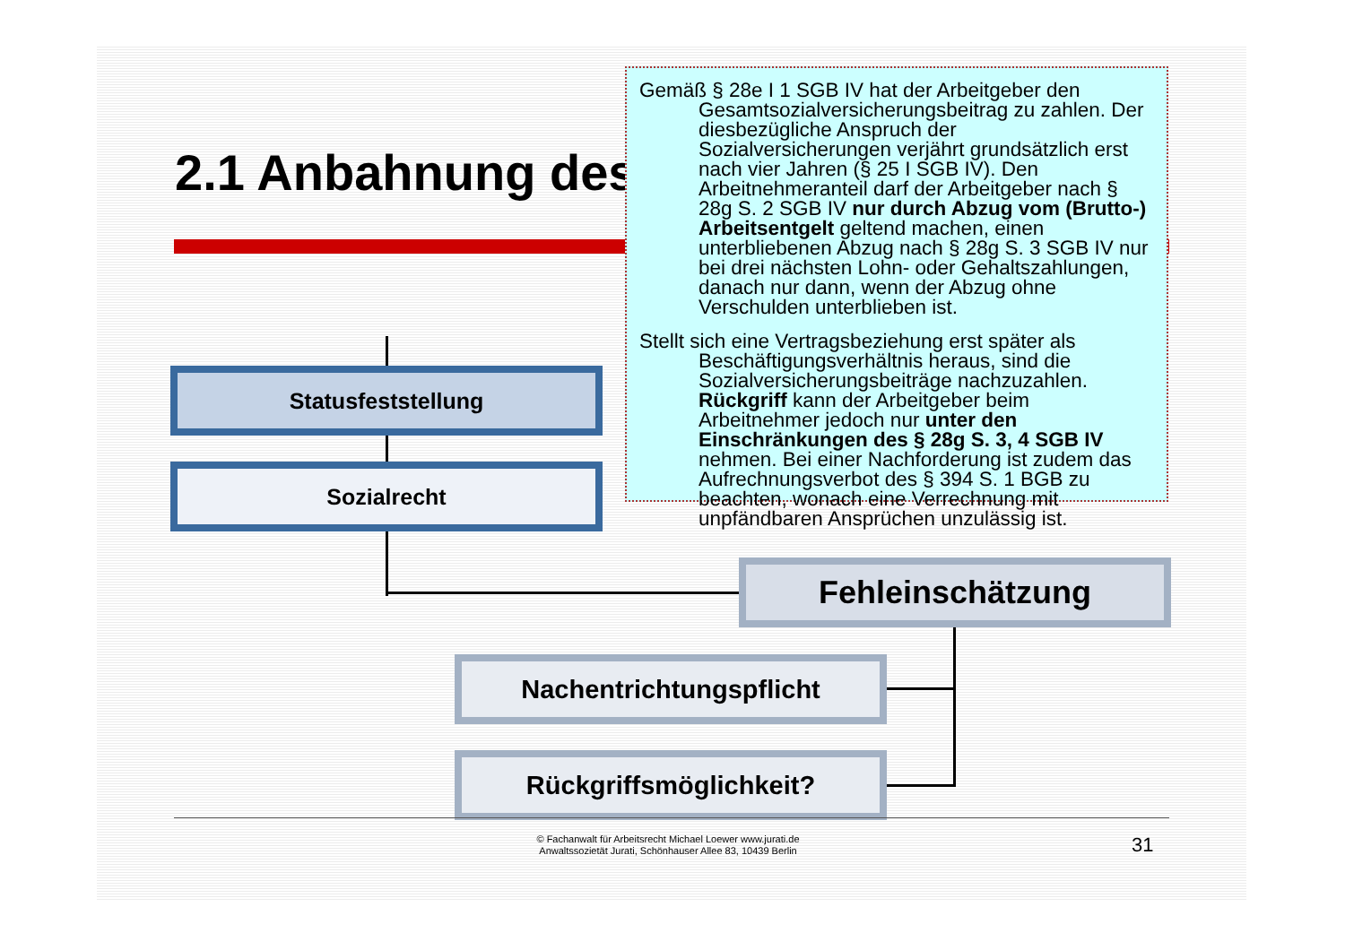2.1 Anbahnung des
Statusfeststellung
Sozialrecht
Fehleinschätzung
Nachentrichtungspflicht
Rückgriffsmöglichkeit?
Gemäß § 28e I 1 SGB IV hat der Arbeitgeber den Gesamtsozialversicherungsbeitrag zu zahlen. Der diesbezügliche Anspruch der Sozialversicherungen verjährt grundsätzlich erst nach vier Jahren (§ 25 I SGB IV). Den Arbeitnehmeranteil darf der Arbeitgeber nach § 28g S. 2 SGB IV nur durch Abzug vom (Brutto-) Arbeitsentgelt geltend machen, einen unterbliebenen Abzug nach § 28g S. 3 SGB IV nur bei drei nächsten Lohn- oder Gehaltszahlungen, danach nur dann, wenn der Abzug ohne Verschulden unterblieben ist.
Stellt sich eine Vertragsbeziehung erst später als Beschäftigungsverhältnis heraus, sind die Sozialversicherungsbeiträge nachzuzahlen. Rückgriff kann der Arbeitgeber beim Arbeitnehmer jedoch nur unter den Einschränkungen des § 28g S. 3, 4 SGB IV nehmen. Bei einer Nachforderung ist zudem das Aufrechnungsverbot des § 394 S. 1 BGB zu beachten, wonach eine Verrechnung mit unpfändbaren Ansprüchen unzulässig ist.
© Fachanwalt für Arbeitsrecht Michael Loewer www.jurati.de
Anwaltssozietät Jurati, Schönhauser Allee 83, 10439 Berlin
31